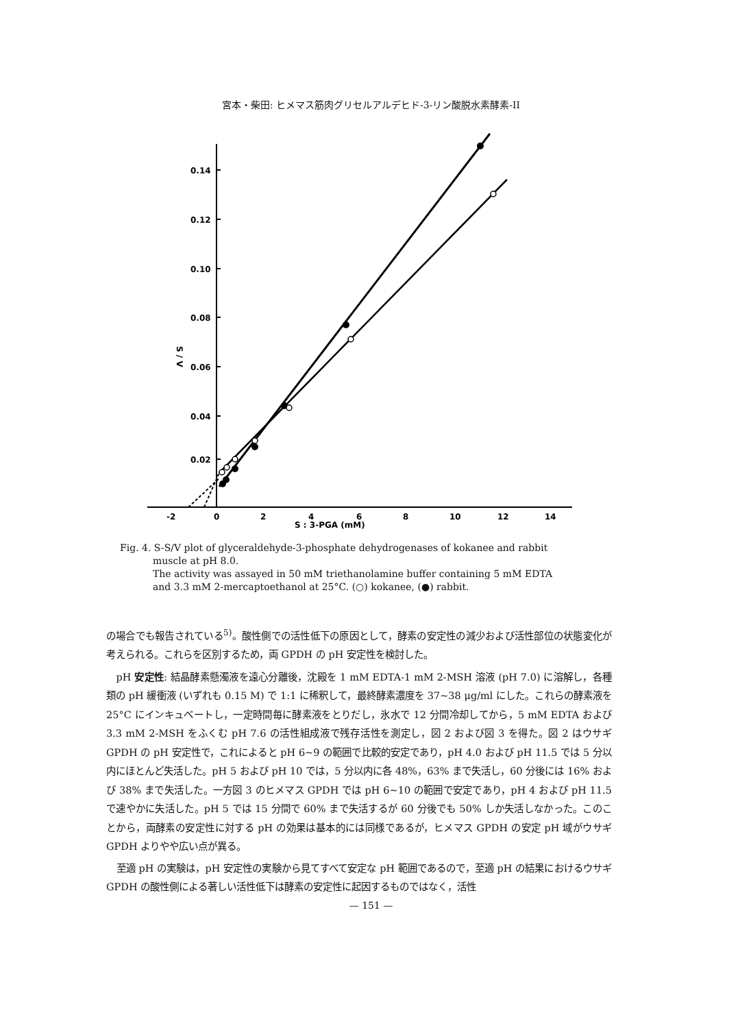宮本・柴田: ヒメマス筋肉グリセルアルデヒド-3-リン酸脱水素酵素-II
0.14
0.12
0.10
0.08
0.06
0.04
0.02
S / V
-2
0
2
4
6
8
10
12
14
S : 3-PGA (mM)
Fig. 4. S-S/V plot of glyceraldehyde-3-phosphate dehydrogenases of kokanee and rabbit
muscle at pH 8.0.
The activity was assayed in 50 mM triethanolamine buffer containing 5 mM EDTA
and 3.3 mM 2-mercaptoethanol at 25°C. (○) kokanee, (●) rabbit.
の場合でも報告されている<sup>5)</sup>。酸性側での活性低下の原因として，酵素の安定性の減少および活性部位の状態変化が考えられる。これらを区別するため，両 GPDH の pH 安定性を検討した。
pH 安定性: 結晶酵素懸濁液を遠心分離後，沈殿を 1 mM EDTA-1 mM 2-MSH 溶液 (pH 7.0) に溶解し，各種類の pH 緩衝液 (いずれも 0.15 M) で 1:1 に稀釈して，最終酵素濃度を 37~38 μg/ml にした。これらの酵素液を 25°C にインキュベートし，一定時間毎に酵素液をとりだし，氷水で 12 分間冷却してから，5 mM EDTA および 3.3 mM 2-MSH をふくむ pH 7.6 の活性組成液で残存活性を測定し，図 2 および図 3 を得た。図 2 はウサギ GPDH の pH 安定性で，これによると pH 6~9 の範囲で比較的安定であり，pH 4.0 および pH 11.5 では 5 分以内にほとんど失活した。pH 5 および pH 10 では，5 分以内に各 48%，63% まで失活し，60 分後には 16% および 38% まで失活した。一方図 3 のヒメマス GPDH では pH 6~10 の範囲で安定であり，pH 4 および pH 11.5 で速やかに失活した。pH 5 では 15 分間で 60% まで失活するが 60 分後でも 50% しか失活しなかった。このことから，両酵素の安定性に対する pH の効果は基本的には同様であるが，ヒメマス GPDH の安定 pH 域がウサギ GPDH よりやや広い点が異る。
至適 pH の実験は，pH 安定性の実験から見てすべて安定な pH 範囲であるので，至適 pH の結果におけるウサギ GPDH の酸性側による著しい活性低下は酵素の安定性に起因するものではなく，活性
— 151 —